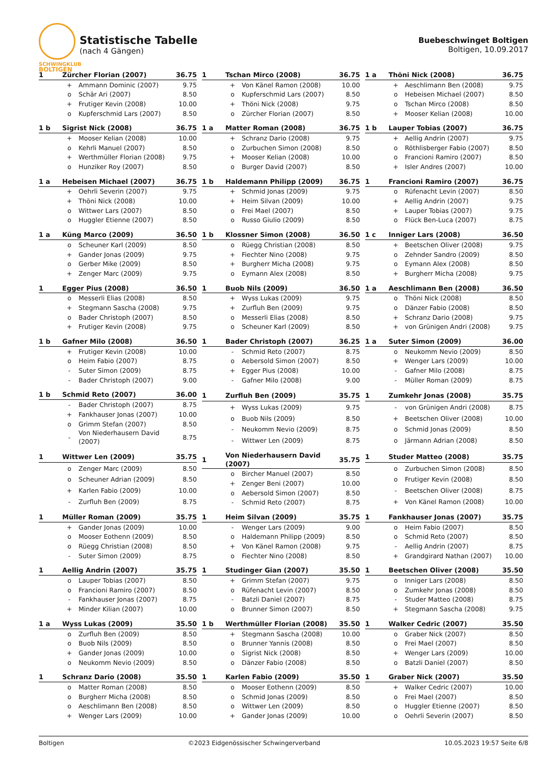SCHWINGKLUB
BOLTIGEN
Statistische Tabelle
(nach 4 Gängen)
Buebeschwinget Boltigen
Boltigen, 10.09.2017
| 1 | Zürcher Florian (2007) | | 36.75 |
| --- | --- | --- | --- |
| | + | Ammann Dominic (2007) | 9.75 |
| | o | Schär Ari (2007) | 8.50 |
| | + | Frutiger Kevin (2008) | 10.00 |
| | o | Kupferschmid Lars (2007) | 8.50 |
| 1 | Tschan Mirco (2008) | | 36.75 |
| --- | --- | --- | --- |
| | + | Von Känel Ramon (2008) | 10.00 |
| | o | Kupferschmid Lars (2007) | 8.50 |
| | + | Thöni Nick (2008) | 9.75 |
| | o | Zürcher Florian (2007) | 8.50 |
| 1 a | Thöni Nick (2008) | | 36.75 |
| --- | --- | --- | --- |
| | + | Aeschlimann Ben (2008) | 9.75 |
| | o | Hebeisen Michael (2007) | 8.50 |
| | o | Tschan Mirco (2008) | 8.50 |
| | + | Mooser Kelian (2008) | 10.00 |
| 1 b | Sigrist Nick (2008) | | 36.75 |
| --- | --- | --- | --- |
| | + | Mooser Kelian (2008) | 10.00 |
| | o | Kehrli Manuel (2007) | 8.50 |
| | + | Werthmüller Florian (2008) | 9.75 |
| | o | Hunziker Roy (2007) | 8.50 |
| 1 a | Matter Roman (2008) | | 36.75 |
| --- | --- | --- | --- |
| | + | Schranz Dario (2008) | 9.75 |
| | o | Zurbuchen Simon (2008) | 8.50 |
| | + | Mooser Kelian (2008) | 10.00 |
| | o | Burger David (2007) | 8.50 |
| 1 b | Lauper Tobias (2007) | | 36.75 |
| --- | --- | --- | --- |
| | + | Aellig Andrin (2007) | 9.75 |
| | o | Röthlisberger Fabio (2007) | 8.50 |
| | o | Francioni Ramiro (2007) | 8.50 |
| | + | Isler Andres (2007) | 10.00 |
| 1 a | Hebeisen Michael (2007) | | 36.75 |
| --- | --- | --- | --- |
| | + | Oehrli Severin (2007) | 9.75 |
| | + | Thöni Nick (2008) | 10.00 |
| | o | Wittwer Lars (2007) | 8.50 |
| | o | Huggler Etienne (2007) | 8.50 |
| 1 b | Haldemann Philipp (2009) | | 36.75 |
| --- | --- | --- | --- |
| | + | Schmid Jonas (2009) | 9.75 |
| | + | Heim Silvan (2009) | 10.00 |
| | o | Frei Mael (2007) | 8.50 |
| | o | Russo Giulio (2009) | 8.50 |
| 1 | Francioni Ramiro (2007) | | 36.75 |
| --- | --- | --- | --- |
| | o | Rüfenacht Levin (2007) | 8.50 |
| | + | Aellig Andrin (2007) | 9.75 |
| | + | Lauper Tobias (2007) | 9.75 |
| | o | Flück Ben-Luca (2007) | 8.75 |
| 1 a | Küng Marco (2009) | | 36.50 |
| --- | --- | --- | --- |
| | o | Scheuner Karl (2009) | 8.50 |
| | + | Gander Jonas (2009) | 9.75 |
| | o | Gerber Mike (2009) | 8.50 |
| | + | Zenger Marc (2009) | 9.75 |
| 1 b | Klossner Simon (2008) | | 36.50 |
| --- | --- | --- | --- |
| | o | Rüegg Christian (2008) | 8.50 |
| | + | Fiechter Nino (2008) | 9.75 |
| | + | Burgherr Micha (2008) | 9.75 |
| | o | Eymann Alex (2008) | 8.50 |
| 1 c | Inniger Lars (2008) | | 36.50 |
| --- | --- | --- | --- |
| | + | Beetschen Oliver (2008) | 9.75 |
| | o | Zehnder Sandro (2009) | 8.50 |
| | o | Eymann Alex (2008) | 8.50 |
| | + | Burgherr Micha (2008) | 9.75 |
| 1 | Egger Pius (2008) | | 36.50 |
| --- | --- | --- | --- |
| | o | Messerli Elias (2008) | 8.50 |
| | + | Stegmann Sascha (2008) | 9.75 |
| | o | Bader Christoph (2007) | 8.50 |
| | + | Frutiger Kevin (2008) | 9.75 |
| 1 | Buob Nils (2009) | | 36.50 |
| --- | --- | --- | --- |
| | + | Wyss Lukas (2009) | 9.75 |
| | + | Zurfluh Ben (2009) | 9.75 |
| | o | Messerli Elias (2008) | 8.50 |
| | o | Scheuner Karl (2009) | 8.50 |
| 1 a | Aeschlimann Ben (2008) | | 36.50 |
| --- | --- | --- | --- |
| | o | Thöni Nick (2008) | 8.50 |
| | o | Dänzer Fabio (2008) | 8.50 |
| | + | Schranz Dario (2008) | 9.75 |
| | + | von Grünigen Andri (2008) | 9.75 |
| 1 b | Gafner Milo (2008) | | 36.50 |
| --- | --- | --- | --- |
| | + | Frutiger Kevin (2008) | 10.00 |
| | o | Heim Fabio (2007) | 8.75 |
| | - | Suter Simon (2009) | 8.75 |
| | - | Bader Christoph (2007) | 9.00 |
| 1 | Bader Christoph (2007) | | 36.25 |
| --- | --- | --- | --- |
| | - | Schmid Reto (2007) | 8.75 |
| | o | Aebersold Simon (2007) | 8.50 |
| | + | Egger Pius (2008) | 10.00 |
| | - | Gafner Milo (2008) | 9.00 |
| 1 a | Suter Simon (2009) | | 36.00 |
| --- | --- | --- | --- |
| | o | Neukomm Nevio (2009) | 8.50 |
| | + | Wenger Lars (2009) | 10.00 |
| | - | Gafner Milo (2008) | 8.75 |
| | - | Müller Roman (2009) | 8.75 |
| 1 b | Schmid Reto (2007) | | 36.00 |
| --- | --- | --- | --- |
| | - | Bader Christoph (2007) | 8.75 |
| | + | Fankhauser Jonas (2007) | 10.00 |
| | o | Grimm Stefan (2007) | 8.50 |
| | - | Von Niederhausern David (2007) | 8.75 |
| 1 | Zurfluh Ben (2009) | | 35.75 |
| --- | --- | --- | --- |
| | + | Wyss Lukas (2009) | 9.75 |
| | o | Buob Nils (2009) | 8.50 |
| | - | Neukomm Nevio (2009) | 8.75 |
| | - | Wittwer Len (2009) | 8.75 |
| 1 | Zumkehr Jonas (2008) | | 35.75 |
| --- | --- | --- | --- |
| | - | von Grünigen Andri (2008) | 8.75 |
| | + | Beetschen Oliver (2008) | 10.00 |
| | o | Schmid Jonas (2009) | 8.50 |
| | o | Järmann Adrian (2008) | 8.50 |
| 1 | Wittwer Len (2009) | | 35.75 |
| --- | --- | --- | --- |
| | o | Zenger Marc (2009) | 8.50 |
| | o | Scheuner Adrian (2009) | 8.50 |
| | + | Karlen Fabio (2009) | 10.00 |
| | - | Zurfluh Ben (2009) | 8.75 |
| 1 | Von Niederhausern David (2007) | | 35.75 |
| --- | --- | --- | --- |
| | o | Bircher Manuel (2007) | 8.50 |
| | + | Zenger Beni (2007) | 10.00 |
| | o | Aebersold Simon (2007) | 8.50 |
| | - | Schmid Reto (2007) | 8.75 |
| 1 | Studer Matteo (2008) | | 35.75 |
| --- | --- | --- | --- |
| | o | Zurbuchen Simon (2008) | 8.50 |
| | o | Frutiger Kevin (2008) | 8.50 |
| | - | Beetschen Oliver (2008) | 8.75 |
| | + | Von Känel Ramon (2008) | 10.00 |
| 1 | Müller Roman (2009) | | 35.75 |
| --- | --- | --- | --- |
| | + | Gander Jonas (2009) | 10.00 |
| | o | Mooser Eothenn (2009) | 8.50 |
| | o | Rüegg Christian (2008) | 8.50 |
| | - | Suter Simon (2009) | 8.75 |
| 1 | Heim Silvan (2009) | | 35.75 |
| --- | --- | --- | --- |
| | - | Wenger Lars (2009) | 9.00 |
| | o | Haldemann Philipp (2009) | 8.50 |
| | + | Von Känel Ramon (2008) | 9.75 |
| | o | Fiechter Nino (2008) | 8.50 |
| 1 | Fankhauser Jonas (2007) | | 35.75 |
| --- | --- | --- | --- |
| | o | Heim Fabio (2007) | 8.50 |
| | o | Schmid Reto (2007) | 8.50 |
| | - | Aellig Andrin (2007) | 8.75 |
| | + | Grandgirard Nathan (2007) | 10.00 |
| 1 | Aellig Andrin (2007) | | 35.75 |
| --- | --- | --- | --- |
| | o | Lauper Tobias (2007) | 8.50 |
| | o | Francioni Ramiro (2007) | 8.50 |
| | - | Fankhauser Jonas (2007) | 8.75 |
| | + | Minder Kilian (2007) | 10.00 |
| 1 | Studinger Gian (2007) | | 35.50 |
| --- | --- | --- | --- |
| | + | Grimm Stefan (2007) | 9.75 |
| | o | Rüfenacht Levin (2007) | 8.50 |
| | - | Batzli Daniel (2007) | 8.75 |
| | o | Brunner Simon (2007) | 8.50 |
| 1 | Beetschen Oliver (2008) | | 35.50 |
| --- | --- | --- | --- |
| | o | Inniger Lars (2008) | 8.50 |
| | o | Zumkehr Jonas (2008) | 8.50 |
| | - | Studer Matteo (2008) | 8.75 |
| | + | Stegmann Sascha (2008) | 9.75 |
| 1 a | Wyss Lukas (2009) | | 35.50 |
| --- | --- | --- | --- |
| | o | Zurfluh Ben (2009) | 8.50 |
| | o | Buob Nils (2009) | 8.50 |
| | + | Gander Jonas (2009) | 10.00 |
| | o | Neukomm Nevio (2009) | 8.50 |
| 1 b | Werthmüller Florian (2008) | | 35.50 |
| --- | --- | --- | --- |
| | + | Stegmann Sascha (2008) | 10.00 |
| | o | Brunner Yannis (2008) | 8.50 |
| | o | Sigrist Nick (2008) | 8.50 |
| | o | Dänzer Fabio (2008) | 8.50 |
| 1 | Walker Cedric (2007) | | 35.50 |
| --- | --- | --- | --- |
| | o | Graber Nick (2007) | 8.50 |
| | o | Frei Mael (2007) | 8.50 |
| | + | Wenger Lars (2009) | 10.00 |
| | o | Batzli Daniel (2007) | 8.50 |
| 1 | Schranz Dario (2008) | | 35.50 |
| --- | --- | --- | --- |
| | o | Matter Roman (2008) | 8.50 |
| | o | Burgherr Micha (2008) | 8.50 |
| | o | Aeschlimann Ben (2008) | 8.50 |
| | + | Wenger Lars (2009) | 10.00 |
| 1 | Karlen Fabio (2009) | | 35.50 |
| --- | --- | --- | --- |
| | o | Mooser Eothenn (2009) | 8.50 |
| | o | Schmid Jonas (2009) | 8.50 |
| | o | Wittwer Len (2009) | 8.50 |
| | + | Gander Jonas (2009) | 10.00 |
| 1 | Graber Nick (2007) | | 35.50 |
| --- | --- | --- | --- |
| | + | Walker Cedric (2007) | 10.00 |
| | o | Frei Mael (2007) | 8.50 |
| | o | Huggler Etienne (2007) | 8.50 |
| | o | Oehrli Severin (2007) | 8.50 |
Boltigen ©2023 Eidgenössischer Schwingerverband 10.05.2023 19:57 Seite 6/8